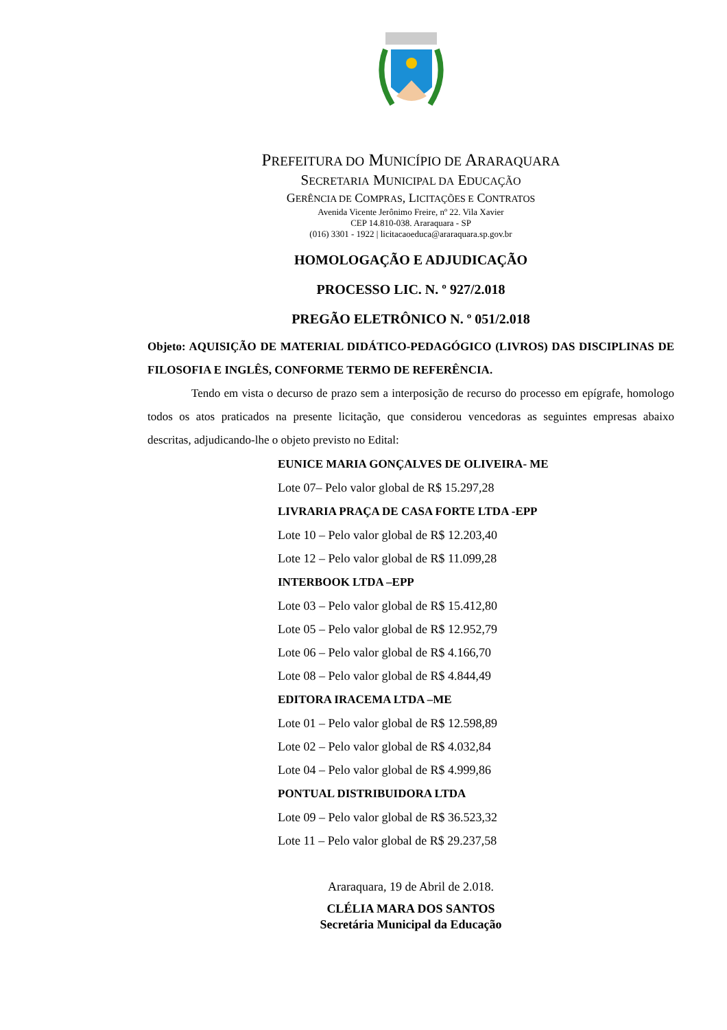PREFEITURA DO MUNICÍPIO DE ARARAQUARA
SECRETARIA MUNICIPAL DA EDUCAÇÃO
GERÊNCIA DE COMPRAS, LICITAÇÕES E CONTRATOS
Avenida Vicente Jerônimo Freire, nº 22. Vila Xavier
CEP 14.810-038. Araraquara - SP
(016) 3301 - 1922 | licitacaoeduca@araraquara.sp.gov.br
HOMOLOGAÇÃO E ADJUDICAÇÃO
PROCESSO LIC. N. º 927/2.018
PREGÃO ELETRÔNICO N. º 051/2.018
Objeto: AQUISIÇÃO DE MATERIAL DIDÁTICO-PEDAGÓGICO (LIVROS) DAS DISCIPLINAS DE FILOSOFIA E INGLÊS, CONFORME TERMO DE REFERÊNCIA.
Tendo em vista o decurso de prazo sem a interposição de recurso do processo em epígrafe, homologo todos os atos praticados na presente licitação, que considerou vencedoras as seguintes empresas abaixo descritas, adjudicando-lhe o objeto previsto no Edital:
EUNICE MARIA GONÇALVES DE OLIVEIRA- ME
Lote 07– Pelo valor global de R$ 15.297,28
LIVRARIA PRAÇA DE CASA FORTE LTDA -EPP
Lote 10 – Pelo valor global de R$ 12.203,40
Lote 12 – Pelo valor global de R$ 11.099,28
INTERBOOK LTDA –EPP
Lote 03 – Pelo valor global de R$ 15.412,80
Lote 05 – Pelo valor global de R$ 12.952,79
Lote 06 – Pelo valor global de R$ 4.166,70
Lote 08 – Pelo valor global de R$ 4.844,49
EDITORA IRACEMA LTDA –ME
Lote 01 – Pelo valor global de R$ 12.598,89
Lote 02 – Pelo valor global de R$ 4.032,84
Lote 04 – Pelo valor global de R$ 4.999,86
PONTUAL DISTRIBUIDORA LTDA
Lote 09 – Pelo valor global de R$ 36.523,32
Lote 11 – Pelo valor global de R$ 29.237,58
Araraquara, 19 de Abril de 2.018.
CLÉLIA MARA DOS SANTOS
Secretária Municipal da Educação